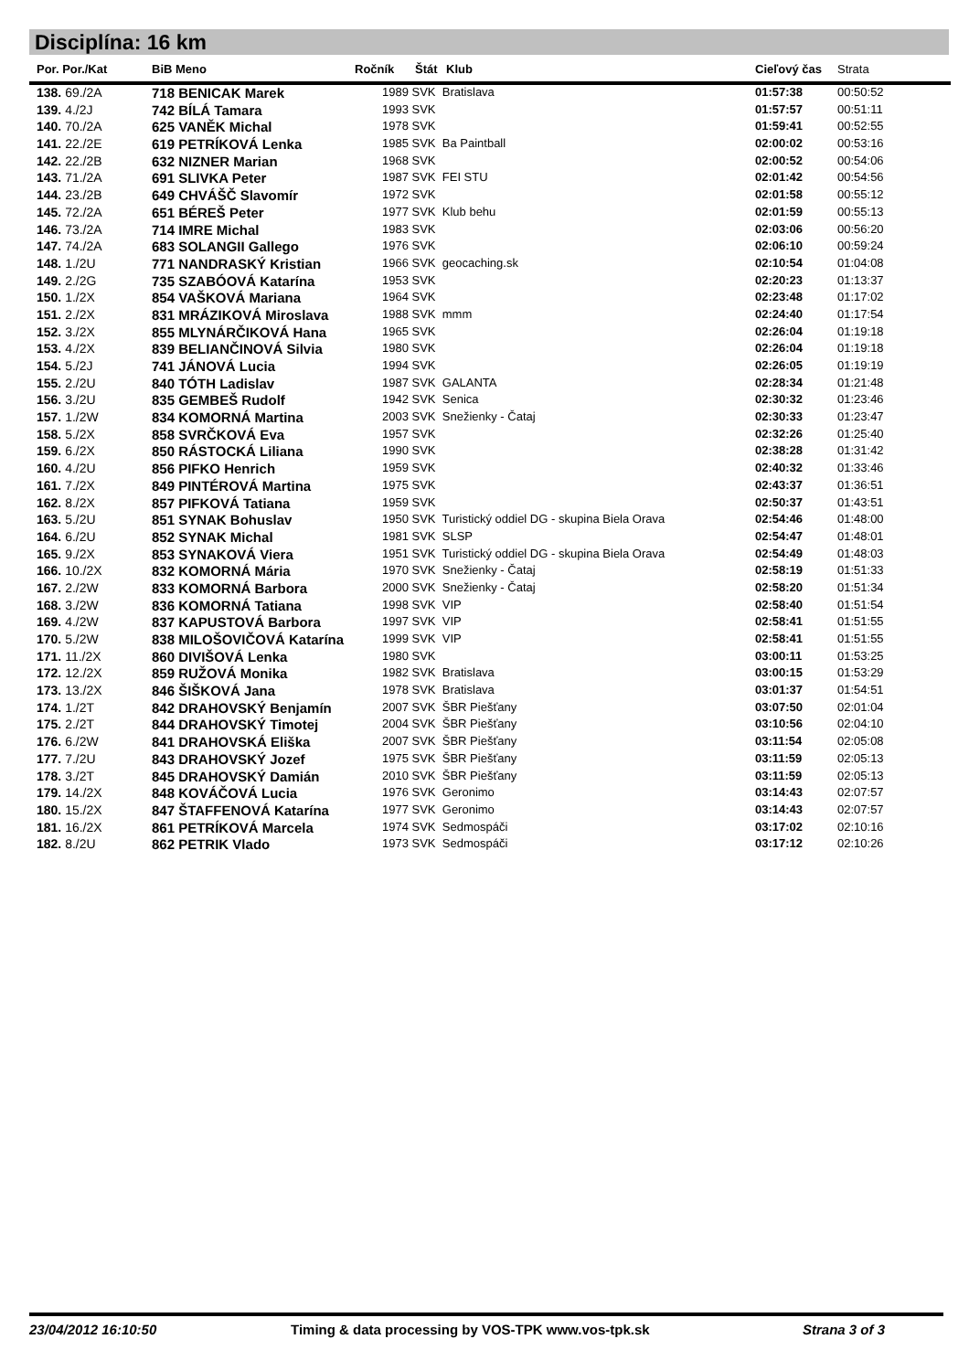Disciplína: 16 km
| Por. Por./Kat | BiB Meno | Ročník | Štát | Klub | Cieľový čas | Strata |
| --- | --- | --- | --- | --- | --- | --- |
| 138. 69./2A | 718 BENICAK Marek | 1989 SVK Bratislava | | | 01:57:38 | 00:50:52 |
| 139. 4./2J | 742 BÍLÁ Tamara | 1993 SVK | | | 01:57:57 | 00:51:11 |
| 140. 70./2A | 625 VANĚK Michal | 1978 SVK | | | 01:59:41 | 00:52:55 |
| 141. 22./2E | 619 PETRÍKOVÁ Lenka | 1985 SVK Ba Paintball | | | 02:00:02 | 00:53:16 |
| 142. 22./2B | 632 NIZNER Marian | 1968 SVK | | | 02:00:52 | 00:54:06 |
| 143. 71./2A | 691 SLIVKA Peter | 1987 SVK FEI STU | | | 02:01:42 | 00:54:56 |
| 144. 23./2B | 649 CHVÁŠČ Slavomír | 1972 SVK | | | 02:01:58 | 00:55:12 |
| 145. 72./2A | 651 BÉREŠ Peter | 1977 SVK Klub behu | | | 02:01:59 | 00:55:13 |
| 146. 73./2A | 714 IMRE Michal | 1983 SVK | | | 02:03:06 | 00:56:20 |
| 147. 74./2A | 683 SOLANGII Gallego | 1976 SVK | | | 02:06:10 | 00:59:24 |
| 148. 1./2U | 771 NANDRASKÝ Kristian | 1966 SVK geocaching.sk | | | 02:10:54 | 01:04:08 |
| 149. 2./2G | 735 SZABÓOVÁ Katarína | 1953 SVK | | | 02:20:23 | 01:13:37 |
| 150. 1./2X | 854 VAŠKOVÁ Mariana | 1964 SVK | | | 02:23:48 | 01:17:02 |
| 151. 2./2X | 831 MRÁZIKOVÁ Miroslava | 1988 SVK mmm | | | 02:24:40 | 01:17:54 |
| 152. 3./2X | 855 MLYNÁRČIKOVÁ Hana | 1965 SVK | | | 02:26:04 | 01:19:18 |
| 153. 4./2X | 839 BELIANČINOVÁ Silvia | 1980 SVK | | | 02:26:04 | 01:19:18 |
| 154. 5./2J | 741 JÁNOVÁ Lucia | 1994 SVK | | | 02:26:05 | 01:19:19 |
| 155. 2./2U | 840 TÓTH Ladislav | 1987 SVK GALANTA | | | 02:28:34 | 01:21:48 |
| 156. 3./2U | 835 GEMBEŠ Rudolf | 1942 SVK Senica | | | 02:30:32 | 01:23:46 |
| 157. 1./2W | 834 KOMORNÁ Martina | 2003 SVK Snežienky - Čataj | | | 02:30:33 | 01:23:47 |
| 158. 5./2X | 858 SVRČKOVÁ Eva | 1957 SVK | | | 02:32:26 | 01:25:40 |
| 159. 6./2X | 850 RÁSTOCKÁ Liliana | 1990 SVK | | | 02:38:28 | 01:31:42 |
| 160. 4./2U | 856 PIFKO Henrich | 1959 SVK | | | 02:40:32 | 01:33:46 |
| 161. 7./2X | 849 PINTÉROVÁ Martina | 1975 SVK | | | 02:43:37 | 01:36:51 |
| 162. 8./2X | 857 PIFKOVÁ Tatiana | 1959 SVK | | | 02:50:37 | 01:43:51 |
| 163. 5./2U | 851 SYNAK Bohuslav | 1950 SVK Turistický oddiel DG - skupina Biela Orava | | | 02:54:46 | 01:48:00 |
| 164. 6./2U | 852 SYNAK Michal | 1981 SVK SLSP | | | 02:54:47 | 01:48:01 |
| 165. 9./2X | 853 SYNAKOVÁ Viera | 1951 SVK Turistický oddiel DG - skupina Biela Orava | | | 02:54:49 | 01:48:03 |
| 166. 10./2X | 832 KOMORNÁ Mária | 1970 SVK Snežienky - Čataj | | | 02:58:19 | 01:51:33 |
| 167. 2./2W | 833 KOMORNÁ Barbora | 2000 SVK Snežienky - Čataj | | | 02:58:20 | 01:51:34 |
| 168. 3./2W | 836 KOMORNÁ Tatiana | 1998 SVK VIP | | | 02:58:40 | 01:51:54 |
| 169. 4./2W | 837 KAPUSTOVÁ Barbora | 1997 SVK VIP | | | 02:58:41 | 01:51:55 |
| 170. 5./2W | 838 MILOŠOVIČOVÁ Katarína | 1999 SVK VIP | | | 02:58:41 | 01:51:55 |
| 171. 11./2X | 860 DIVIŠOVÁ Lenka | 1980 SVK | | | 03:00:11 | 01:53:25 |
| 172. 12./2X | 859 RUŽOVÁ Monika | 1982 SVK Bratislava | | | 03:00:15 | 01:53:29 |
| 173. 13./2X | 846 ŠIŠKOVÁ Jana | 1978 SVK Bratislava | | | 03:01:37 | 01:54:51 |
| 174. 1./2T | 842 DRAHOVSKÝ Benjamín | 2007 SVK ŠBR Piešťany | | | 03:07:50 | 02:01:04 |
| 175. 2./2T | 844 DRAHOVSKÝ Timotej | 2004 SVK ŠBR Piešťany | | | 03:10:56 | 02:04:10 |
| 176. 6./2W | 841 DRAHOVSKÁ Eliška | 2007 SVK ŠBR Piešťany | | | 03:11:54 | 02:05:08 |
| 177. 7./2U | 843 DRAHOVSKÝ Jozef | 1975 SVK ŠBR Piešťany | | | 03:11:59 | 02:05:13 |
| 178. 3./2T | 845 DRAHOVSKÝ Damián | 2010 SVK ŠBR Piešťany | | | 03:11:59 | 02:05:13 |
| 179. 14./2X | 848 KOVÁČOVÁ Lucia | 1976 SVK Geronimo | | | 03:14:43 | 02:07:57 |
| 180. 15./2X | 847 ŠTAFFENOVÁ Katarína | 1977 SVK Geronimo | | | 03:14:43 | 02:07:57 |
| 181. 16./2X | 861 PETRÍKOVÁ Marcela | 1974 SVK Sedmospáči | | | 03:17:02 | 02:10:16 |
| 182. 8./2U | 862 PETRIK Vlado | 1973 SVK Sedmospáči | | | 03:17:12 | 02:10:26 |
23/04/2012 16:10:50 Timing & data processing by VOS-TPK www.vos-tpk.sk Strana 3 of 3